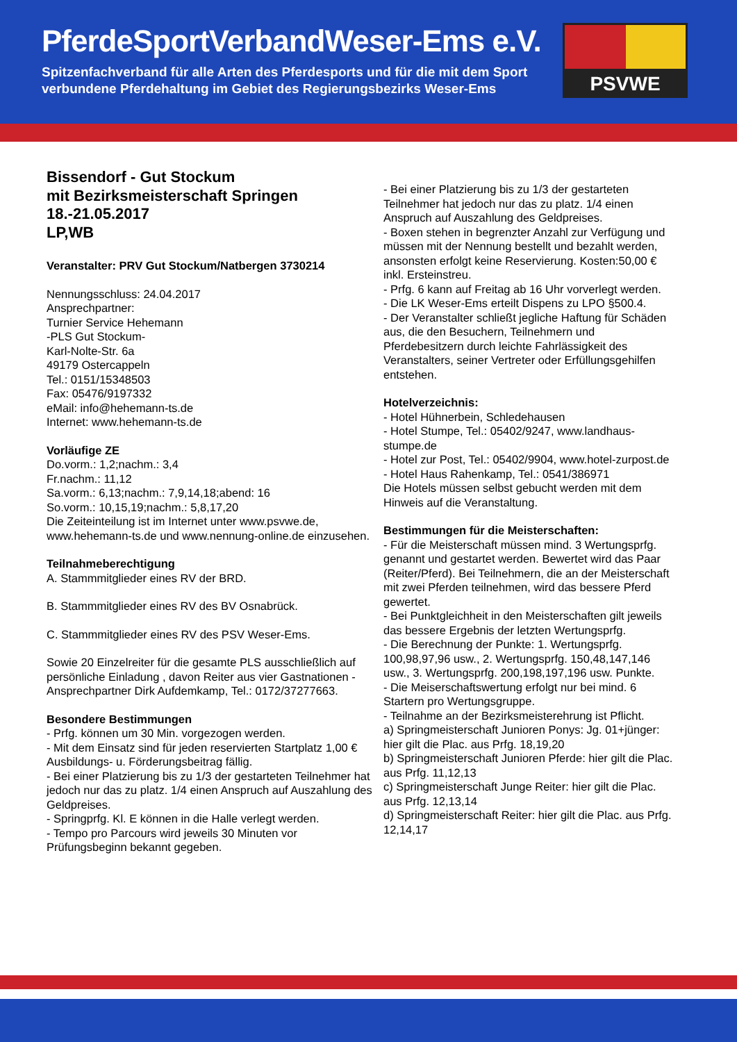PferdeSportVerbandWeser-Ems e.V.
Spitzenfachverband für alle Arten des Pferdesports und für die mit dem Sport
verbundene Pferdehaltung im Gebiet des Regierungsbezirks Weser-Ems
PSVWE
Bissendorf - Gut Stockum
mit Bezirksmeisterschaft Springen
18.-21.05.2017
LP,WB
Veranstalter: PRV Gut Stockum/Natbergen 3730214
Nennungsschluss: 24.04.2017
Ansprechpartner:
Turnier Service Hehemann
-PLS Gut Stockum-
Karl-Nolte-Str. 6a
49179 Ostercappeln
Tel.: 0151/15348503
Fax: 05476/9197332
eMail: info@hehemann-ts.de
Internet: www.hehemann-ts.de
Vorläufige ZE
Do.vorm.: 1,2;nachm.: 3,4
Fr.nachm.: 11,12
Sa.vorm.: 6,13;nachm.: 7,9,14,18;abend: 16
So.vorm.: 10,15,19;nachm.: 5,8,17,20
Die Zeiteinteilung ist im Internet unter www.psvwe.de, www.hehemann-ts.de und www.nennung-online.de einzusehen.
Teilnahmeberechtigung
A. Stammmitglieder eines RV der BRD.
B. Stammmitglieder eines RV des BV Osnabrück.
C. Stammmitglieder eines RV des PSV Weser-Ems.
Sowie 20 Einzelreiter für die gesamte PLS ausschließlich auf persönliche Einladung , davon Reiter aus vier Gastnationen - Ansprechpartner Dirk Aufdemkamp, Tel.: 0172/37277663.
Besondere Bestimmungen
- Prfg. können um 30 Min. vorgezogen werden.
- Mit dem Einsatz sind für jeden reservierten Startplatz 1,00 € Ausbildungs- u. Förderungsbeitrag fällig.
- Bei einer Platzierung bis zu 1/3 der gestarteten Teilnehmer hat jedoch nur das zu platz. 1/4 einen Anspruch auf Auszahlung des Geldpreises.
- Springprfg. Kl. E können in die Halle verlegt werden.
- Tempo pro Parcours wird jeweils 30 Minuten vor Prüfungsbeginn bekannt gegeben.
- Bei einer Platzierung bis zu 1/3 der gestarteten Teilnehmer hat jedoch nur das zu platz. 1/4 einen Anspruch auf Auszahlung des Geldpreises.
- Boxen stehen in begrenzter Anzahl zur Verfügung und müssen mit der Nennung bestellt und bezahlt werden, ansonsten erfolgt keine Reservierung. Kosten:50,00 € inkl. Ersteinstreu.
- Prfg. 6 kann auf Freitag ab 16 Uhr vorverlegt werden.
- Die LK Weser-Ems erteilt Dispens zu LPO §500.4.
- Der Veranstalter schließt jegliche Haftung für Schäden aus, die den Besuchern, Teilnehmern und Pferdebesitzern durch leichte Fahrlässigkeit des Veranstalters, seiner Vertreter oder Erfüllungsgehilfen entstehen.
Hotelverzeichnis:
- Hotel Hühnerbein, Schledehausen
- Hotel Stumpe, Tel.: 05402/9247, www.landhaus-stumpe.de
- Hotel zur Post, Tel.: 05402/9904, www.hotel-zurpost.de
- Hotel Haus Rahenkamp, Tel.: 0541/386971
Die Hotels müssen selbst gebucht werden mit dem Hinweis auf die Veranstaltung.
Bestimmungen für die Meisterschaften:
- Für die Meisterschaft müssen mind. 3 Wertungsprfg. genannt und gestartet werden. Bewertet wird das Paar (Reiter/Pferd). Bei Teilnehmern, die an der Meisterschaft mit zwei Pferden teilnehmen, wird das bessere Pferd gewertet.
- Bei Punktgleichheit in den Meisterschaften gilt jeweils das bessere Ergebnis der letzten Wertungsprfg.
- Die Berechnung der Punkte: 1. Wertungsprfg. 100,98,97,96 usw., 2. Wertungsprfg. 150,48,147,146 usw., 3. Wertungsprfg. 200,198,197,196 usw. Punkte.
- Die Meiserschaftswertung erfolgt nur bei mind. 6 Startern pro Wertungsgruppe.
- Teilnahme an der Bezirksmeisterehrung ist Pflicht.
a) Springmeisterschaft Junioren Ponys: Jg. 01+jünger: hier gilt die Plac. aus Prfg. 18,19,20
b) Springmeisterschaft Junioren Pferde: hier gilt die Plac. aus Prfg. 11,12,13
c) Springmeisterschaft Junge Reiter: hier gilt die Plac. aus Prfg. 12,13,14
d) Springmeisterschaft Reiter: hier gilt die Plac. aus Prfg. 12,14,17